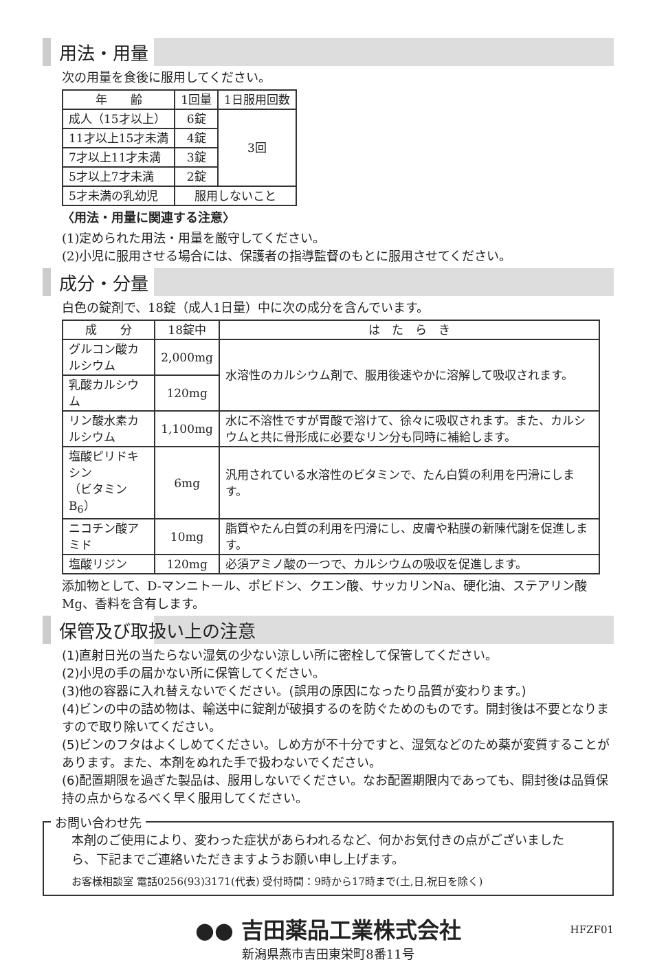用法・用量
次の用量を食後に服用してください。
| 年 齢 | 1回量 | 1日服用回数 |
| --- | --- | --- |
| 成人（15才以上） | 6錠 | 3回 |
| 11才以上15才未満 | 4錠 | |
| 7才以上11才未満 | 3錠 | |
| 5才以上7才未満 | 2錠 | |
| 5才未満の乳幼児 | 服用しないこと | |
〈用法・用量に関連する注意〉
(1)定められた用法・用量を厳守してください。
(2)小児に服用させる場合には、保護者の指導監督のもとに服用させてください。
成分・分量
白色の錠剤で、18錠（成人1日量）中に次の成分を含んでいます。
| 成 分 | 18錠中 | は た ら き |
| --- | --- | --- |
| グルコン酸カルシウム | 2,000mg | 水溶性のカルシウム剤で、服用後速やかに溶解して吸収されます。 |
| 乳酸カルシウム | 120mg | |
| リン酸水素カルシウム | 1,100mg | 水に不溶性ですが胃酸で溶けて、徐々に吸収されます。また、カルシウムと共に骨形成に必要なリン分も同時に補給します。 |
| 塩酸ピリドキシン （ビタミンB<sub>6</sub>） | 6mg | 汎用されている水溶性のビタミンで、たん白質の利用を円滑にします。 |
| ニコチン酸アミド | 10mg | 脂質やたん白質の利用を円滑にし、皮膚や粘膜の新陳代謝を促進します。 |
| 塩酸リジン | 120mg | 必須アミノ酸の一つで、カルシウムの吸収を促進します。 |
添加物として、D-マンニトール、ポビドン、クエン酸、サッカリンNa、硬化油、ステアリン酸Mg、香料を含有します。
保管及び取扱い上の注意
(1)直射日光の当たらない湿気の少ない涼しい所に密栓して保管してください。
(2)小児の手の届かない所に保管してください。
(3)他の容器に入れ替えないでください。(誤用の原因になったり品質が変わります。)
(4)ビンの中の詰め物は、輸送中に錠剤が破損するのを防ぐためのものです。開封後は不要となりますので取り除いてください。
(5)ビンのフタはよくしめてください。しめ方が不十分ですと、湿気などのため薬が変質することがあります。また、本剤をぬれた手で扱わないでください。
(6)配置期限を過ぎた製品は、服用しないでください。なお配置期限内であっても、開封後は品質保持の点からなるべく早く服用してください。
お問い合わせ先
本剤のご使用により、変わった症状があらわれるなど、何かお気付きの点がございましたら、下記までご連絡いただきますようお願い申し上げます。
お客様相談室 電話0256(93)3171(代表) 受付時間：9時から17時まで(土,日,祝日を除く)
●● 吉田薬品工業株式会社
新潟県燕市吉田東栄町8番11号
HFZF01